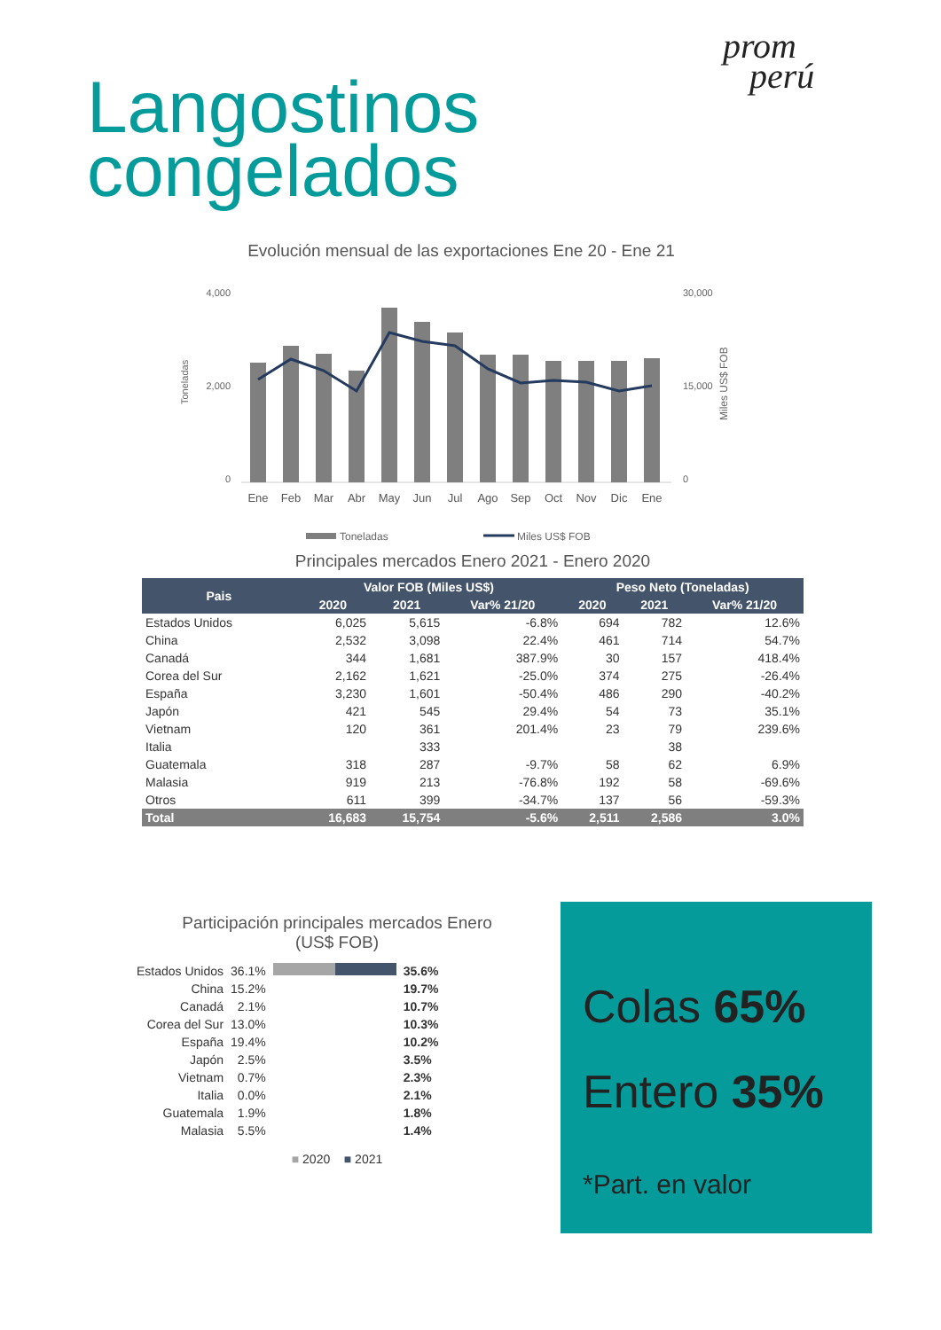prom
perú
Langostinos
congelados
Evolución mensual de las exportaciones Ene 20 - Ene 21
Toneladas
4,000
2,000
0
30,000
15,000
0
Ene
Feb
Mar
Abr
May
Jun
Jul
Ago
Sep
Oct
Nov
Dic
Ene
Miles US$ FOB
Toneladas
Miles US$ FOB
Principales mercados Enero 2021 - Enero 2020
| Pais | Valor FOB (Miles US$) | | | Peso Neto (Toneladas) | | |
| --- | --- | --- | --- | --- | --- | --- |
| | 2020 | 2021 | Var% 21/20 | 2020 | 2021 | Var% 21/20 |
| Estados Unidos | 6,025 | 5,615 | -6.8% | 694 | 782 | 12.6% |
| China | 2,532 | 3,098 | 22.4% | 461 | 714 | 54.7% |
| Canadá | 344 | 1,681 | 387.9% | 30 | 157 | 418.4% |
| Corea del Sur | 2,162 | 1,621 | -25.0% | 374 | 275 | -26.4% |
| España | 3,230 | 1,601 | -50.4% | 486 | 290 | -40.2% |
| Japón | 421 | 545 | 29.4% | 54 | 73 | 35.1% |
| Vietnam | 120 | 361 | 201.4% | 23 | 79 | 239.6% |
| Italia | | 333 | | | 38 | |
| Guatemala | 318 | 287 | -9.7% | 58 | 62 | 6.9% |
| Malasia | 919 | 213 | -76.8% | 192 | 58 | -69.6% |
| Otros | 611 | 399 | -34.7% | 137 | 56 | -59.3% |
| Total | 16,683 | 15,754 | -5.6% | 2,511 | 2,586 | 3.0% |
Participación principales mercados Enero
(US$ FOB)
| Estados Unidos | 36.1% | | 35.6% |
| China | 15.2% | | 19.7% |
| Canadá | 2.1% | | 10.7% |
| Corea del Sur | 13.0% | | 10.3% |
| España | 19.4% | | 10.2% |
| Japón | 2.5% | | 3.5% |
| Vietnam | 0.7% | | 2.3% |
| Italia | 0.0% | | 2.1% |
| Guatemala | 1.9% | | 1.8% |
| Malasia | 5.5% | | 1.4% |
■ 2020 ■ 2021
Colas 65%
Entero 35%
*Part. en valor